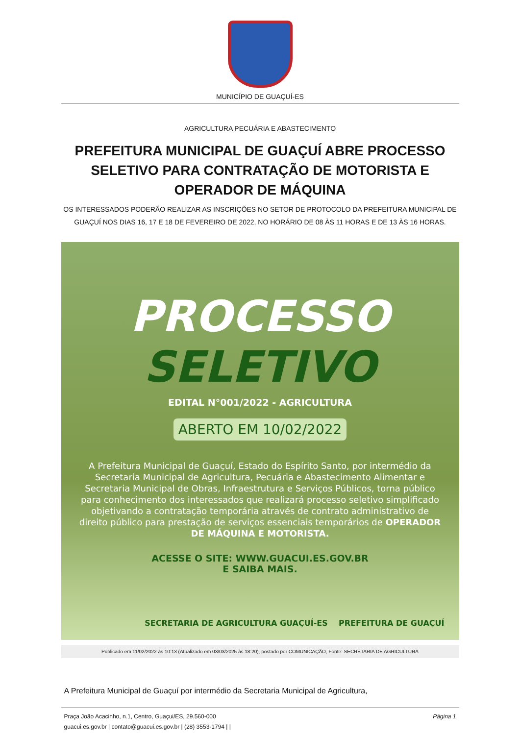MUNICÍPIO DE GUAÇUÍ-ES
AGRICULTURA PECUÁRIA E ABASTECIMENTO
PREFEITURA MUNICIPAL DE GUAÇUÍ ABRE PROCESSO SELETIVO PARA CONTRATAÇÃO DE MOTORISTA E OPERADOR DE MÁQUINA
OS INTERESSADOS PODERÃO REALIZAR AS INSCRIÇÕES NO SETOR DE PROTOCOLO DA PREFEITURA MUNICIPAL DE GUAÇUÍ NOS DIAS 16, 17 E 18 DE FEVEREIRO DE 2022, NO HORÁRIO DE 08 ÀS 11 HORAS E DE 13 ÀS 16 HORAS.
PROCESSO
SELETIVO
EDITAL N°001/2022 - AGRICULTURA
ABERTO EM 10/02/2022
A Prefeitura Municipal de Guaçuí, Estado do Espírito Santo, por intermédio da Secretaria Municipal de Agricultura, Pecuária e Abastecimento Alimentar e Secretaria Municipal de Obras, Infraestrutura e Serviços Públicos, torna público para conhecimento dos interessados que realizará processo seletivo simplificado objetivando a contratação temporária através de contrato administrativo de direito público para prestação de serviços essenciais temporários de OPERADOR DE MÁQUINA E MOTORISTA.
ACESSE O SITE: WWW.GUACUI.ES.GOV.BR
E SAIBA MAIS.
SECRETARIA DE AGRICULTURA GUAÇUÍ-ES PREFEITURA DE GUAÇUÍ
Publicado em 11/02/2022 às 10:13 (Atualizado em 03/03/2025 às 18:20), postado por COMUNICAÇÃO, Fonte: SECRETARIA DE AGRICULTURA
A Prefeitura Municipal de Guaçuí por intermédio da Secretaria Municipal de Agricultura,
Praça João Acacinho, n.1, Centro, Guaçui/ES, 29.560-000
guacui.es.gov.br | contato@guacui.es.gov.br | (28) 3553-1794 | |
Página 1